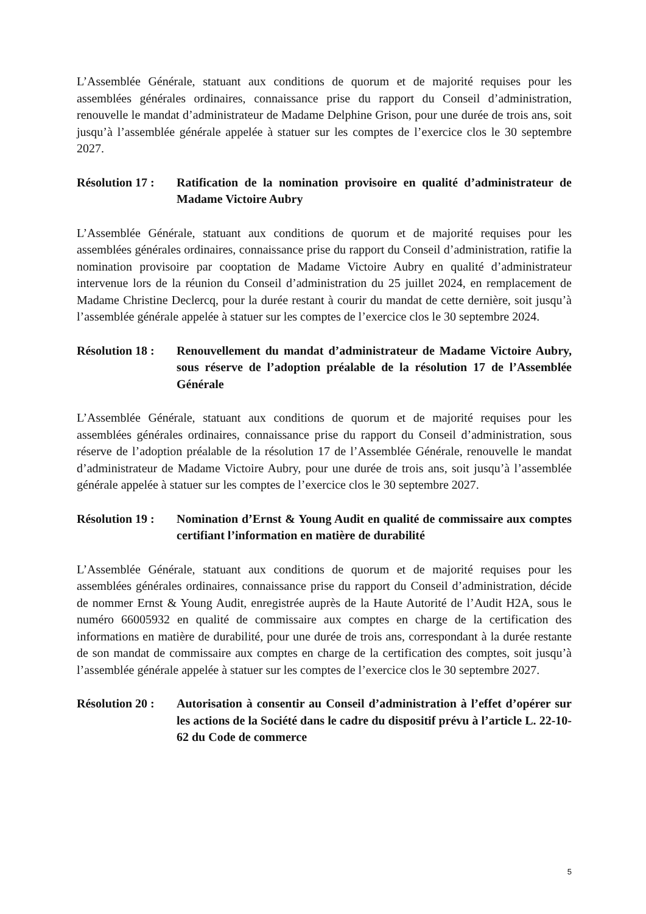L’Assemblée Générale, statuant aux conditions de quorum et de majorité requises pour les assemblées générales ordinaires, connaissance prise du rapport du Conseil d’administration, renouvelle le mandat d’administrateur de Madame Delphine Grison, pour une durée de trois ans, soit jusqu’à l’assemblée générale appelée à statuer sur les comptes de l’exercice clos le 30 septembre 2027.
Résolution 17 :
Ratification de la nomination provisoire en qualité d’administrateur de Madame Victoire Aubry
L’Assemblée Générale, statuant aux conditions de quorum et de majorité requises pour les assemblées générales ordinaires, connaissance prise du rapport du Conseil d’administration, ratifie la nomination provisoire par cooptation de Madame Victoire Aubry en qualité d’administrateur intervenue lors de la réunion du Conseil d’administration du 25 juillet 2024, en remplacement de Madame Christine Declercq, pour la durée restant à courir du mandat de cette dernière, soit jusqu’à l’assemblée générale appelée à statuer sur les comptes de l’exercice clos le 30 septembre 2024.
Résolution 18 :
Renouvellement du mandat d’administrateur de Madame Victoire Aubry, sous réserve de l’adoption préalable de la résolution 17 de l’Assemblée Générale
L’Assemblée Générale, statuant aux conditions de quorum et de majorité requises pour les assemblées générales ordinaires, connaissance prise du rapport du Conseil d’administration, sous réserve de l’adoption préalable de la résolution 17 de l’Assemblée Générale, renouvelle le mandat d’administrateur de Madame Victoire Aubry, pour une durée de trois ans, soit jusqu’à l’assemblée générale appelée à statuer sur les comptes de l’exercice clos le 30 septembre 2027.
Résolution 19 :
Nomination d’Ernst & Young Audit en qualité de commissaire aux comptes certifiant l’information en matière de durabilité
L’Assemblée Générale, statuant aux conditions de quorum et de majorité requises pour les assemblées générales ordinaires, connaissance prise du rapport du Conseil d’administration, décide de nommer Ernst & Young Audit, enregistrée auprès de la Haute Autorité de l’Audit H2A, sous le numéro 66005932 en qualité de commissaire aux comptes en charge de la certification des informations en matière de durabilité, pour une durée de trois ans, correspondant à la durée restante de son mandat de commissaire aux comptes en charge de la certification des comptes, soit jusqu’à l’assemblée générale appelée à statuer sur les comptes de l’exercice clos le 30 septembre 2027.
Résolution 20 :
Autorisation à consentir au Conseil d’administration à l’effet d’opérer sur les actions de la Société dans le cadre du dispositif prévu à l’article L. 22-10-62 du Code de commerce
5